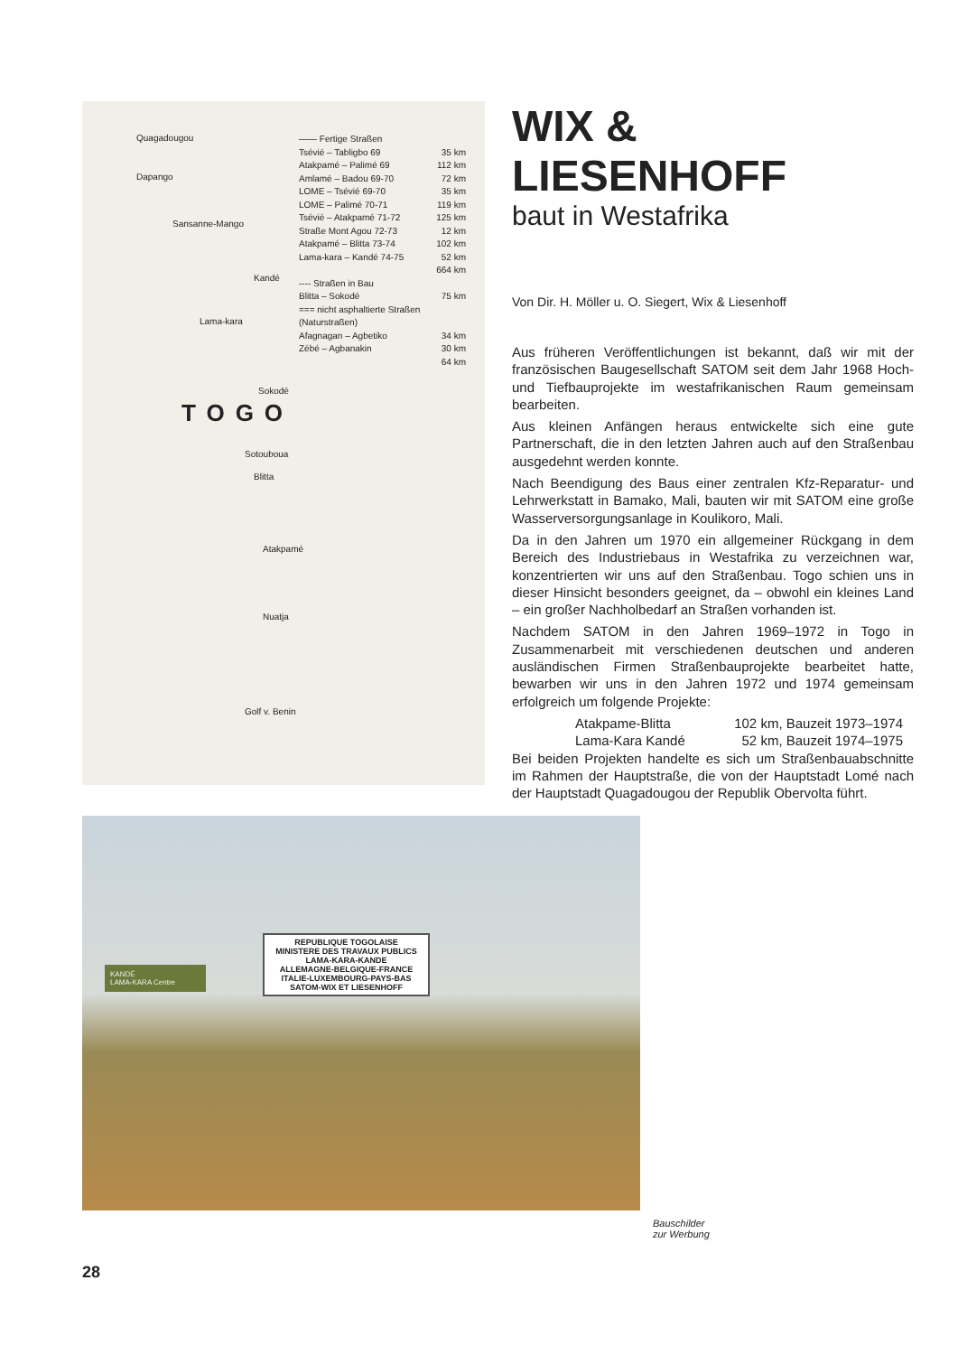Quagadougou
Dapango
Sansanne-Mango
Kandé
Lama-kara
Sokodé
TOGO
Sotouboua
Blitta
Atakpamé
Nuatja
Golf v. Benin
—— Fertige Straßen
Tsévié – Tabligbo 69 35 km
Atakpamé – Palimé 69 112 km
Amlamé – Badou 69-70 72 km
LOME – Tsévié 69-70 35 km
LOME – Palimé 70-71 119 km
Tsévié – Atakpamé 71-72 125 km
Straße Mont Agou 72-73 12 km
Atakpamé – Blitta 73-74 102 km
Lama-kara – Kandé 74-75 52 km
664 km
---- Straßen in Bau
Blitta – Sokodé 75 km
=== nicht asphaltierte Straßen (Naturstraßen)
Afagnagan – Agbetiko 34 km
Zébé – Agbanakin 30 km
64 km
WIX & LIESENHOFF
baut in Westafrika
Von Dir. H. Möller u. O. Siegert, Wix & Liesenhoff
Aus früheren Veröffentlichungen ist bekannt, daß wir mit der französischen Baugesellschaft SATOM seit dem Jahr 1968 Hoch- und Tiefbauprojekte im westafrikanischen Raum gemeinsam bearbeiten.
Aus kleinen Anfängen heraus entwickelte sich eine gute Partnerschaft, die in den letzten Jahren auch auf den Straßenbau ausgedehnt werden konnte.
Nach Beendigung des Baus einer zentralen Kfz-Reparatur- und Lehrwerkstatt in Bamako, Mali, bauten wir mit SATOM eine große Wasserversorgungsanlage in Koulikoro, Mali.
Da in den Jahren um 1970 ein allgemeiner Rückgang in dem Bereich des Industriebaus in Westafrika zu verzeichnen war, konzentrierten wir uns auf den Straßenbau. Togo schien uns in dieser Hinsicht besonders geeignet, da – obwohl ein kleines Land – ein großer Nachholbedarf an Straßen vorhanden ist.
Nachdem SATOM in den Jahren 1969–1972 in Togo in Zusammenarbeit mit verschiedenen deutschen und anderen ausländischen Firmen Straßenbauprojekte bearbeitet hatte, bewarben wir uns in den Jahren 1972 und 1974 gemeinsam erfolgreich um folgende Projekte:
Atakpame-Blitta 102 km, Bauzeit 1973–1974
Lama-Kara Kandé 52 km, Bauzeit 1974–1975
Bei beiden Projekten handelte es sich um Straßenbauabschnitte im Rahmen der Hauptstraße, die von der Hauptstadt Lomé nach der Hauptstadt Quagadougou der Republik Obervolta führt.
REPUBLIQUE TOGOLAISE
MINISTERE DES TRAVAUX PUBLICS
LAMA-KARA-KANDE
ALLEMAGNE-BELGIQUE-FRANCE
ITALIE-LUXEMBOURG-PAYS-BAS
SATOM-WIX ET LIESENHOFF
KANDÉ
LAMA-KARA Centre
Bauschilder
zur Werbung
28